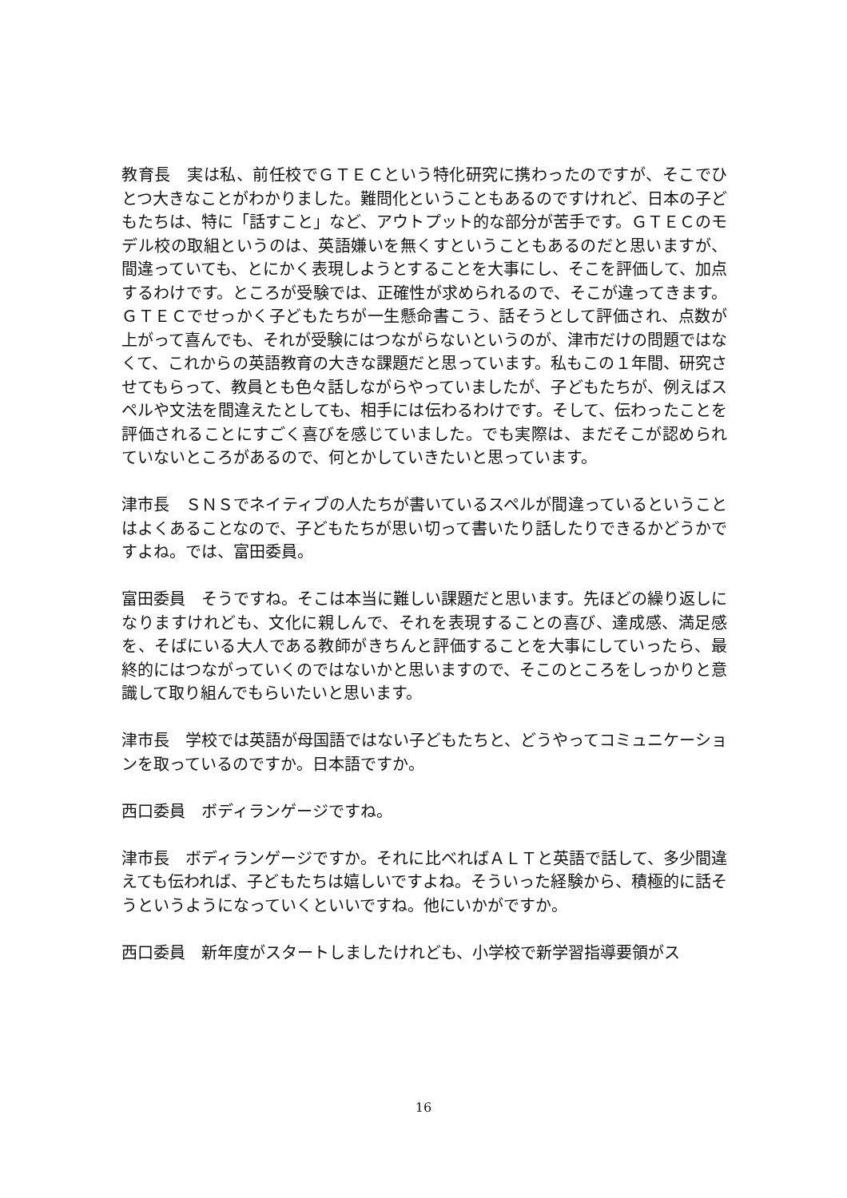教育長　実は私、前任校でＧＴＥＣという特化研究に携わったのですが、そこでひとつ大きなことがわかりました。難問化ということもあるのですけれど、日本の子どもたちは、特に「話すこと」など、アウトプット的な部分が苦手です。ＧＴＥＣのモデル校の取組というのは、英語嫌いを無くすということもあるのだと思いますが、間違っていても、とにかく表現しようとすることを大事にし、そこを評価して、加点するわけです。ところが受験では、正確性が求められるので、そこが違ってきます。ＧＴＥＣでせっかく子どもたちが一生懸命書こう、話そうとして評価され、点数が上がって喜んでも、それが受験にはつながらないというのが、津市だけの問題ではなくて、これからの英語教育の大きな課題だと思っています。私もこの１年間、研究させてもらって、教員とも色々話しながらやっていましたが、子どもたちが、例えばスペルや文法を間違えたとしても、相手には伝わるわけです。そして、伝わったことを評価されることにすごく喜びを感じていました。でも実際は、まだそこが認められていないところがあるので、何とかしていきたいと思っています。
津市長　ＳＮＳでネイティブの人たちが書いているスペルが間違っているということはよくあることなので、子どもたちが思い切って書いたり話したりできるかどうかですよね。では、富田委員。
富田委員　そうですね。そこは本当に難しい課題だと思います。先ほどの繰り返しになりますけれども、文化に親しんで、それを表現することの喜び、達成感、満足感を、そばにいる大人である教師がきちんと評価することを大事にしていったら、最終的にはつながっていくのではないかと思いますので、そこのところをしっかりと意識して取り組んでもらいたいと思います。
津市長　学校では英語が母国語ではない子どもたちと、どうやってコミュニケーションを取っているのですか。日本語ですか。
西口委員　ボディランゲージですね。
津市長　ボディランゲージですか。それに比べればＡＬＴと英語で話して、多少間違えても伝われば、子どもたちは嬉しいですよね。そういった経験から、積極的に話そうというようになっていくといいですね。他にいかがですか。
西口委員　新年度がスタートしましたけれども、小学校で新学習指導要領がス
16